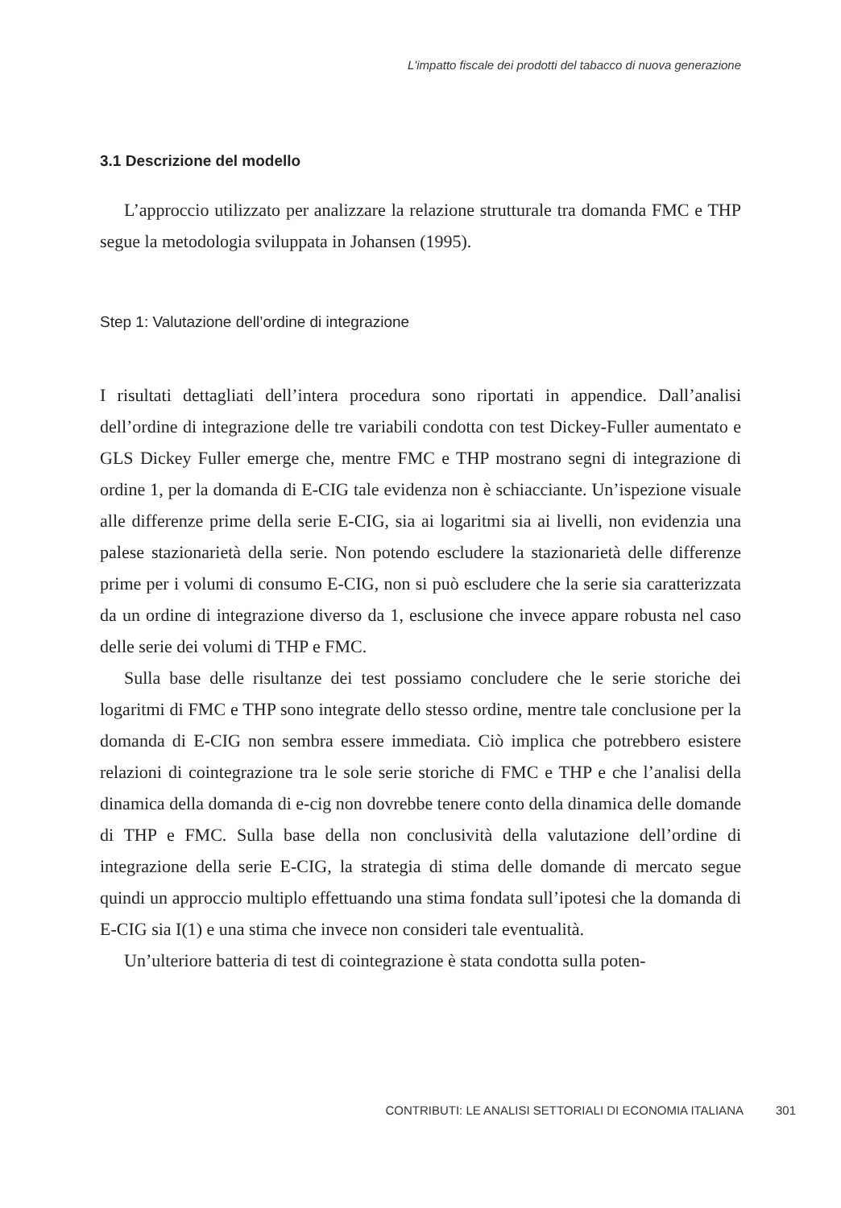L'impatto fiscale dei prodotti del tabacco di nuova generazione
3.1 Descrizione del modello
L’approccio utilizzato per analizzare la relazione strutturale tra domanda FMC e THP segue la metodologia sviluppata in Johansen (1995).
Step 1: Valutazione dell’ordine di integrazione
I risultati dettagliati dell’intera procedura sono riportati in appendice. Dall’analisi dell’ordine di integrazione delle tre variabili condotta con test Dickey-Fuller aumentato e GLS Dickey Fuller emerge che, mentre FMC e THP mostrano segni di integrazione di ordine 1, per la domanda di E-CIG tale evidenza non è schiacciante. Un’ispezione visuale alle differenze prime della serie E-CIG, sia ai logaritmi sia ai livelli, non evidenzia una palese stazionarietà della serie. Non potendo escludere la stazionarietà delle differenze prime per i volumi di consumo E-CIG, non si può escludere che la serie sia caratterizzata da un ordine di integrazione diverso da 1, esclusione che invece appare robusta nel caso delle serie dei volumi di THP e FMC.
Sulla base delle risultanze dei test possiamo concludere che le serie storiche dei logaritmi di FMC e THP sono integrate dello stesso ordine, mentre tale conclusione per la domanda di E-CIG non sembra essere immediata. Ciò implica che potrebbero esistere relazioni di cointegrazione tra le sole serie storiche di FMC e THP e che l’analisi della dinamica della domanda di e-cig non dovrebbe tenere conto della dinamica delle domande di THP e FMC. Sulla base della non conclusività della valutazione dell’ordine di integrazione della serie E-CIG, la strategia di stima delle domande di mercato segue quindi un approccio multiplo effettuando una stima fondata sull’ipotesi che la domanda di E-CIG sia I(1) e una stima che invece non consideri tale eventualità.
Un’ulteriore batteria di test di cointegrazione è stata condotta sulla poten-
CONTRIBUTI: LE ANALISI SETTORIALI DI ECONOMIA ITALIANA 301